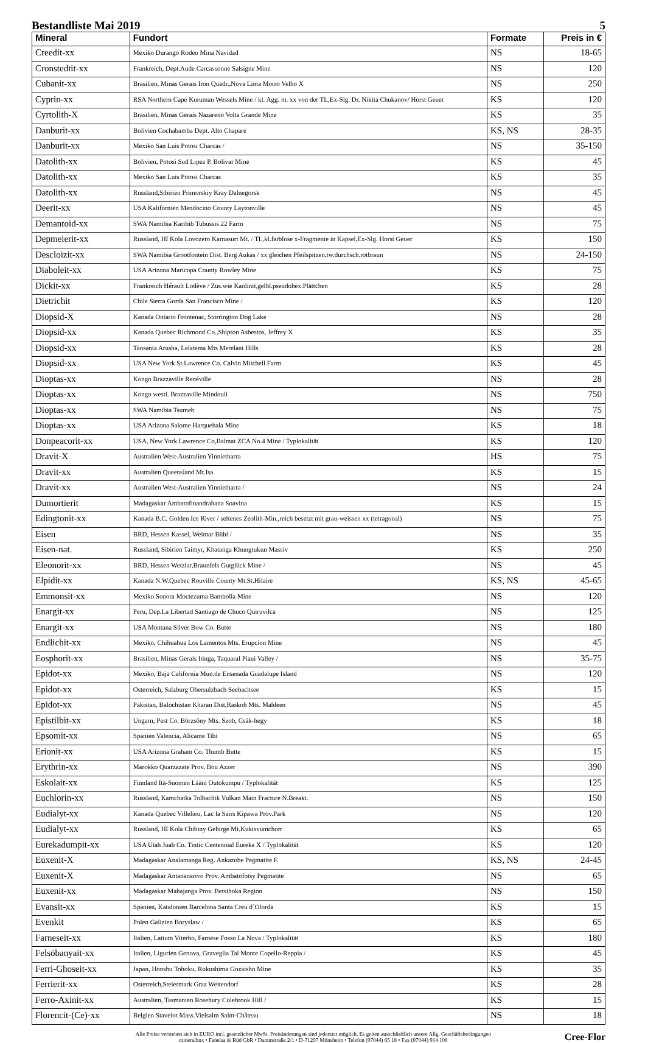Bestandliste Mai 2019 5
| Mineral | Fundort | Formate | Preis in € |
| --- | --- | --- | --- |
| Creedit-xx | Mexiko Durango Rodeo Mina Navidad | NS | 18-65 |
| Cronstedtit-xx | Frankreich, Dept.Aude Carcassonne Salsigne Mine | NS | 120 |
| Cubanit-xx | Brasilien, Minas Gerais Iron Quadr.,Nova Lima Morro Velho X | NS | 250 |
| Cyprin-xx | RSA Northern Cape Kuruman Wessels Mine / kl. Agg. m. xx von der TL,Ex-Slg. Dr. Nikita Chukanov/ Horst Geuer | KS | 120 |
| Cyrtolith-X | Brasilien, Minas Gerais Nazareno Volta Grande Mine | KS | 35 |
| Danburit-xx | Bolivien Cochabamba Dept. Alto Chapare | KS, NS | 28-35 |
| Danburit-xx | Mexiko San Luis Potosi Charcas / | NS | 35-150 |
| Datolith-xx | Bolivien, Potosi Sud Lipez P. Bolivar Mine | KS | 45 |
| Datolith-xx | Mexiko San Luis Potosi Charcas | KS | 35 |
| Datolith-xx | Russland,Sibirien Primorskiy Kray Dalnegorsk | NS | 45 |
| Deerit-xx | USA Kalifornien Mendocino County Laytonville | NS | 45 |
| Demantoid-xx | SWA Namibia Karibib Tubussis 22 Farm | NS | 75 |
| Depmeierit-xx | Russland, HI Kola Lovozero Karnasurt Mt. / TL,kl.farblose x-Fragmente in Kapsel,Ex-Slg. Horst Geuer | KS | 150 |
| Descloizit-xx | SWA Namibia Grootfontein Dist. Berg Aukas / xx gleichen Pfeilspitzen,tw.durchsch.rotbraun | NS | 24-150 |
| Diaboleit-xx | USA Arizona Maricopa County Rowley Mine | KS | 75 |
| Dickit-xx | Frankreich Hérault Lodève / Zus.wie Kaolinit,gelbl.pseudohex.Plättchen | KS | 28 |
| Dietrichit | Chile Sierra Gorda San Francisco Mine / | KS | 120 |
| Diopsid-X | Kanada Ontario Frontenac, Storrington Dog Lake | NS | 28 |
| Diopsid-xx | Kanada Quebec Richmond Co.,Shipton Asbestos, Jeffrey X | KS | 35 |
| Diopsid-xx | Tansania Arusha, Lelatema Mts Merelani Hills | KS | 28 |
| Diopsid-xx | USA New York St.Lawrence Co. Calvin Mitchell Farm | KS | 45 |
| Dioptas-xx | Kongo Brazzaville Renéville | NS | 28 |
| Dioptas-xx | Kongo westl. Brazzaville Mindouli | NS | 750 |
| Dioptas-xx | SWA Namibia Tsumeb | NS | 75 |
| Dioptas-xx | USA Arizona Salome Harquehala Mine | KS | 18 |
| Donpeacorit-xx | USA, New York Lawrence Co,Balmat ZCA No.4 Mine / Typlokalität | KS | 120 |
| Dravit-X | Australien West-Australien Yinnietharra | HS | 75 |
| Dravit-xx | Australien Queensland Mt.Isa | KS | 15 |
| Dravit-xx | Australien West-Australien Yinnietharra / | NS | 24 |
| Dumortierit | Madagaskar Ambatofinandrahana Soavina | KS | 15 |
| Edingtonit-xx | Kanada B.C. Golden Ice River / seltenes Zeolith-Min.,reich besetzt mit grau-weissen xx (tetragonal) | NS | 75 |
| Eisen | BRD, Hessen Kassel, Weimar Bühl / | NS | 35 |
| Eisen-nat. | Russland, Sibirien Taimyr, Khatanga Khungtukun Massiv | KS | 250 |
| Eleonorit-xx | BRD, Hessen Wetzlar,Braunfels Gutglück Mine / | NS | 45 |
| Elpidit-xx | Kanada N.W.Quebec Rouville County Mt.St.Hilaire | KS, NS | 45-65 |
| Emmonsit-xx | Mexiko Sonora Moctezuma Bambolla Mine | NS | 120 |
| Enargit-xx | Peru, Dep.La Libertad Santiago de Chuco Quiruvilca | NS | 125 |
| Enargit-xx | USA Montana Silver Bow Co. Butte | NS | 180 |
| Endlichit-xx | Mexiko, Chihuahua Los Lamentos Mts. Erupcíon Mine | NS | 45 |
| Eosphorit-xx | Brasilien, Minas Gerais Itinga, Taquaral Piaui Valley / | NS | 35-75 |
| Epidot-xx | Mexiko, Baja California Mun.de Ensenada Guadalupe Island | NS | 120 |
| Epidot-xx | Osterreich, Salzburg Obersulzbach Seebachsee | KS | 15 |
| Epidot-xx | Pakistan, Balochistan Kharan Dist,Raskoh Mts. Maldeen | NS | 45 |
| Epistilbit-xx | Ungarn, Pest Co. Börzsöny Mts. Szob, Csák-hegy | KS | 18 |
| Epsomit-xx | Spanien Valencia, Alicante Tibi | NS | 65 |
| Erionit-xx | USA Arizona Graham Co. Thumb Butte | KS | 15 |
| Erythrin-xx | Marokko Quarzazate Prov. Bou Azzer | NS | 390 |
| Eskolait-xx | Finnland Itä-Suomen Lääni Outokumpu / Typlokalität | KS | 125 |
| Euchlorin-xx | Russland, Kamchatka Tolbachik Vulkan Main Fracture N.Breakt. | NS | 150 |
| Eudialyt-xx | Kanada Quebec Villelieu, Lac la Sairs Kipawa Prov.Park | NS | 120 |
| Eudialyt-xx | Russland, HI Kola Chibiny Gebirge Mt.Kukisvumchorr | KS | 65 |
| Eurekadumpit-xx | USA Utah Juab Co. Tintic Centennial Eureka X / Typlokalität | KS | 120 |
| Euxenit-X | Madagaskar Analamanga Reg. Ankazobe Pegmatite F. | KS, NS | 24-45 |
| Euxenit-X | Madagaskar Antananarivo Prov. Ambatofotsy Pegmatite | NS | 65 |
| Euxenit-xx | Madagaskar Mahajanga Prov. Betsiboka Region | NS | 150 |
| Evansit-xx | Spanien, Katalonien Barcelona Santa Creu d´Olorda | KS | 15 |
| Evenkit | Polen Galizien Boryslaw / | KS | 65 |
| Farneseit-xx | Italien, Latium Viterbo, Farnese Fosso La Nova / Typlokalität | KS | 180 |
| Felsöbanyait-xx | Italien, Ligurien Genova, Graveglia Tal Monte Copello-Reppia / | KS | 45 |
| Ferri-Ghoseit-xx | Japan, Honshu Tohoku, Rukushima Gozaisho Mine | KS | 35 |
| Ferrierit-xx | Osterreich,Steiermark Graz Weitendorf | KS | 28 |
| Ferro-Axinit-xx | Australien, Tasmanien Rosebury Colebrook Hill / | KS | 15 |
| Florencit-(Ce)-xx | Belgien Stavelot Mass.Vielsalm Salm-Château | NS | 18 |
Alle Preise verstehen sich in EURO incl. gesetzlicher MwSt. Preisänderungen sind jederzeit möglich. Es gelten ausschließlich unsere Allg. Geschäftsbedingungen
mineralbox • Fanelsa & Rüd GbR • Dammstraße 2/1 • D-71297 Mönsheim • Telefon (07044) 65 18 • Fax (07044) 914 108
Cree-Flor